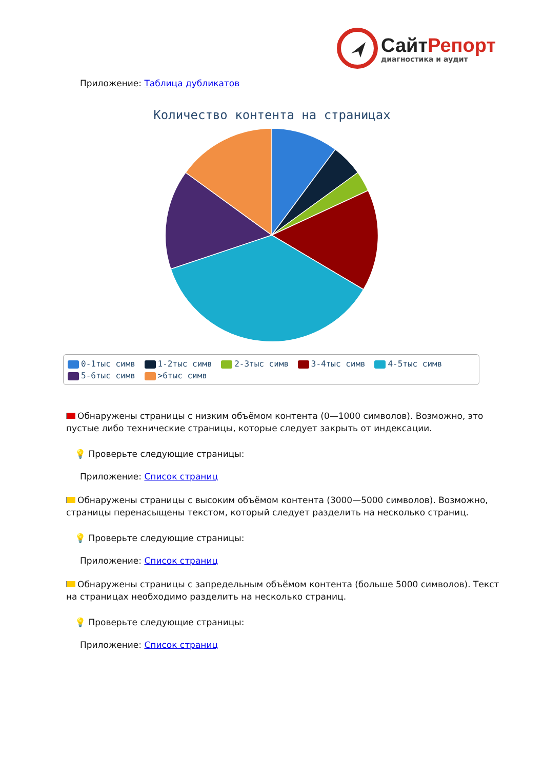Сайт Репорт
диагностика и аудит
Приложение: Таблица дубликатов
Количество контента на страницах
0-1тыс симв 1-2тыс симв 2-3тыс симв 3-4тыс симв 4-5тыс симв
5-6тыс симв >6тыс симв
Обнаружены страницы с низким объёмом контента (0—1000 символов). Возможно, это пустые либо технические страницы, которые следует закрыть от индексации.
💡 Проверьте следующие страницы:
Приложение: Список страниц
Обнаружены страницы с высоким объёмом контента (3000—5000 символов). Возможно, страницы перенасыщены текстом, который следует разделить на несколько страниц.
💡 Проверьте следующие страницы:
Приложение: Список страниц
Обнаружены страницы с запредельным объёмом контента (больше 5000 символов). Текст на страницах необходимо разделить на несколько страниц.
💡 Проверьте следующие страницы:
Приложение: Список страниц